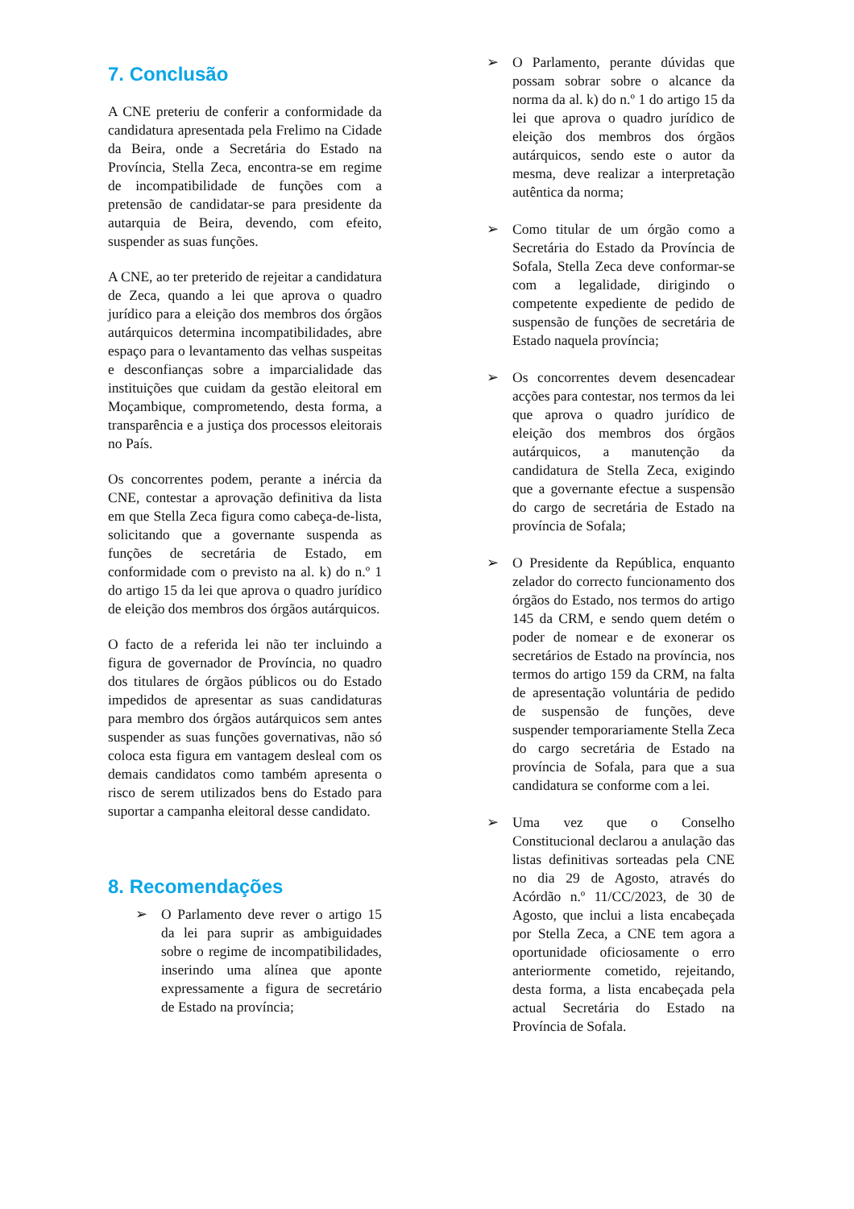7. Conclusão
A CNE preteriu de conferir a conformidade da candidatura apresentada pela Frelimo na Cidade da Beira, onde a Secretária do Estado na Província, Stella Zeca, encontra-se em regime de incompatibilidade de funções com a pretensão de candidatar-se para presidente da autarquia de Beira, devendo, com efeito, suspender as suas funções.
A CNE, ao ter preterido de rejeitar a candidatura de Zeca, quando a lei que aprova o quadro jurídico para a eleição dos membros dos órgãos autárquicos determina incompatibilidades, abre espaço para o levantamento das velhas suspeitas e desconfianças sobre a imparcialidade das instituições que cuidam da gestão eleitoral em Moçambique, comprometendo, desta forma, a transparência e a justiça dos processos eleitorais no País.
Os concorrentes podem, perante a inércia da CNE, contestar a aprovação definitiva da lista em que Stella Zeca figura como cabeça-de-lista, solicitando que a governante suspenda as funções de secretária de Estado, em conformidade com o previsto na al. k) do n.º 1 do artigo 15 da lei que aprova o quadro jurídico de eleição dos membros dos órgãos autárquicos.
O facto de a referida lei não ter incluindo a figura de governador de Província, no quadro dos titulares de órgãos públicos ou do Estado impedidos de apresentar as suas candidaturas para membro dos órgãos autárquicos sem antes suspender as suas funções governativas, não só coloca esta figura em vantagem desleal com os demais candidatos como também apresenta o risco de serem utilizados bens do Estado para suportar a campanha eleitoral desse candidato.
8. Recomendações
➢ O Parlamento deve rever o artigo 15 da lei para suprir as ambiguidades sobre o regime de incompatibilidades, inserindo uma alínea que aponte expressamente a figura de secretário de Estado na província;
➢ O Parlamento, perante dúvidas que possam sobrar sobre o alcance da norma da al. k) do n.º 1 do artigo 15 da lei que aprova o quadro jurídico de eleição dos membros dos órgãos autárquicos, sendo este o autor da mesma, deve realizar a interpretação autêntica da norma;
➢ Como titular de um órgão como a Secretária do Estado da Província de Sofala, Stella Zeca deve conformar-se com a legalidade, dirigindo o competente expediente de pedido de suspensão de funções de secretária de Estado naquela província;
➢ Os concorrentes devem desencadear acções para contestar, nos termos da lei que aprova o quadro jurídico de eleição dos membros dos órgãos autárquicos, a manutenção da candidatura de Stella Zeca, exigindo que a governante efectue a suspensão do cargo de secretária de Estado na província de Sofala;
➢ O Presidente da República, enquanto zelador do correcto funcionamento dos órgãos do Estado, nos termos do artigo 145 da CRM, e sendo quem detém o poder de nomear e de exonerar os secretários de Estado na província, nos termos do artigo 159 da CRM, na falta de apresentação voluntária de pedido de suspensão de funções, deve suspender temporariamente Stella Zeca do cargo secretária de Estado na província de Sofala, para que a sua candidatura se conforme com a lei.
➢ Uma vez que o Conselho Constitucional declarou a anulação das listas definitivas sorteadas pela CNE no dia 29 de Agosto, através do Acórdão n.º 11/CC/2023, de 30 de Agosto, que inclui a lista encabeçada por Stella Zeca, a CNE tem agora a oportunidade oficiosamente o erro anteriormente cometido, rejeitando, desta forma, a lista encabeçada pela actual Secretária do Estado na Província de Sofala.